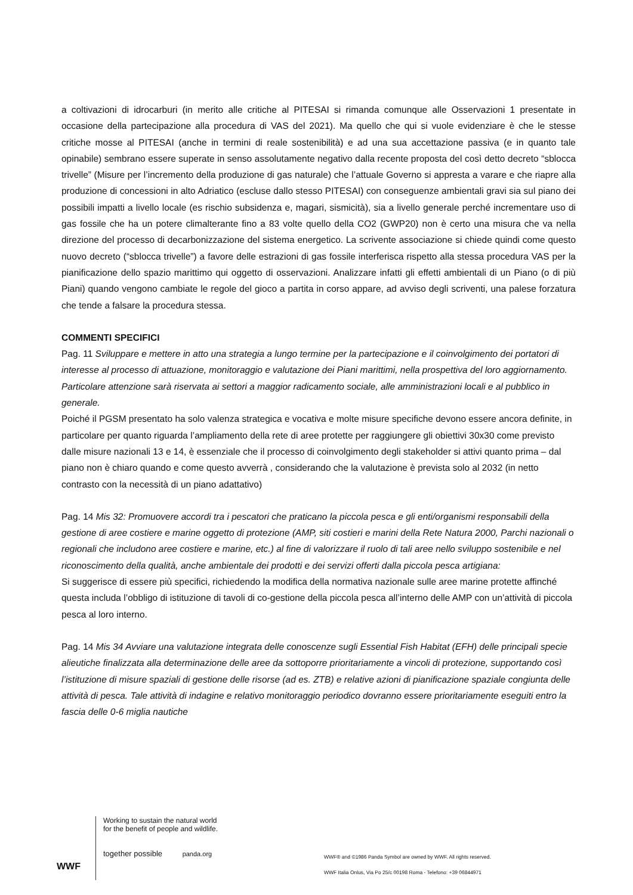a coltivazioni di idrocarburi (in merito alle critiche al PITESAI si rimanda comunque alle Osservazioni 1 presentate in occasione della partecipazione alla procedura di VAS del 2021). Ma quello che qui si vuole evidenziare è che le stesse critiche mosse al PITESAI (anche in termini di reale sostenibilità) e ad una sua accettazione passiva (e in quanto tale opinabile) sembrano essere superate in senso assolutamente negativo dalla recente proposta del così detto decreto “sblocca trivelle” (Misure per l’incremento della produzione di gas naturale) che l’attuale Governo si appresta a varare e che riapre alla produzione di concessioni in alto Adriatico (escluse dallo stesso PITESAI) con conseguenze ambientali gravi sia sul piano dei possibili impatti a livello locale (es rischio subsidenza e, magari, sismicità), sia a livello generale perché incrementare uso di gas fossile che ha un potere climalterante fino a 83 volte quello della CO2 (GWP20) non è certo una misura che va nella direzione del processo di decarbonizzazione del sistema energetico. La scrivente associazione si chiede quindi come questo nuovo decreto (“sblocca trivelle”) a favore delle estrazioni di gas fossile interferisca rispetto alla stessa procedura VAS per la pianificazione dello spazio marittimo qui oggetto di osservazioni. Analizzare infatti gli effetti ambientali di un Piano (o di più Piani) quando vengono cambiate le regole del gioco a partita in corso appare, ad avviso degli scriventi, una palese forzatura che tende a falsare la procedura stessa.
COMMENTI SPECIFICI
Pag. 11 Sviluppare e mettere in atto una strategia a lungo termine per la partecipazione e il coinvolgimento dei portatori di interesse al processo di attuazione, monitoraggio e valutazione dei Piani marittimi, nella prospettiva del loro aggiornamento. Particolare attenzione sarà riservata ai settori a maggior radicamento sociale, alle amministrazioni locali e al pubblico in generale.
Poiché il PGSM presentato ha solo valenza strategica e vocativa e molte misure specifiche devono essere ancora definite, in particolare per quanto riguarda l’ampliamento della rete di aree protette per raggiungere gli obiettivi 30x30 come previsto dalle misure nazionali 13 e 14, è essenziale che il processo di coinvolgimento degli stakeholder si attivi quanto prima – dal piano non è chiaro quando e come questo avverrà , considerando che la valutazione è prevista solo al 2032 (in netto contrasto con la necessità di un piano adattativo)
Pag. 14 Mis 32: Promuovere accordi tra i pescatori che praticano la piccola pesca e gli enti/organismi responsabili della gestione di aree costiere e marine oggetto di protezione (AMP, siti costieri e marini della Rete Natura 2000, Parchi nazionali o regionali che includono aree costiere e marine, etc.) al fine di valorizzare il ruolo di tali aree nello sviluppo sostenibile e nel riconoscimento della qualità, anche ambientale dei prodotti e dei servizi offerti dalla piccola pesca artigiana:
Si suggerisce di essere più specifici, richiedendo la modifica della normativa nazionale sulle aree marine protette affinché questa includa l’obbligo di istituzione di tavoli di co-gestione della piccola pesca all’interno delle AMP con un’attività di piccola pesca al loro interno.
Pag. 14 Mis 34 Avviare una valutazione integrata delle conoscenze sugli Essential Fish Habitat (EFH) delle principali specie alieutiche finalizzata alla determinazione delle aree da sottoporre prioritariamente a vincoli di protezione, supportando così l’istituzione di misure spaziali di gestione delle risorse (ad es. ZTB) e relative azioni di pianificazione spaziale congiunta delle attività di pesca. Tale attività di indagine e relativo monitoraggio periodico dovranno essere prioritariamente eseguiti entro la fascia delle 0-6 miglia nautiche
WWF
Working to sustain the natural world for the benefit of people and wildlife.
together possible panda.org
WWF® and ©1986 Panda Symbol are owned by WWF. All rights reserved.
WWF Italia Onlus, Via Po 25/c 00198 Roma - Telefono: +39 06844971